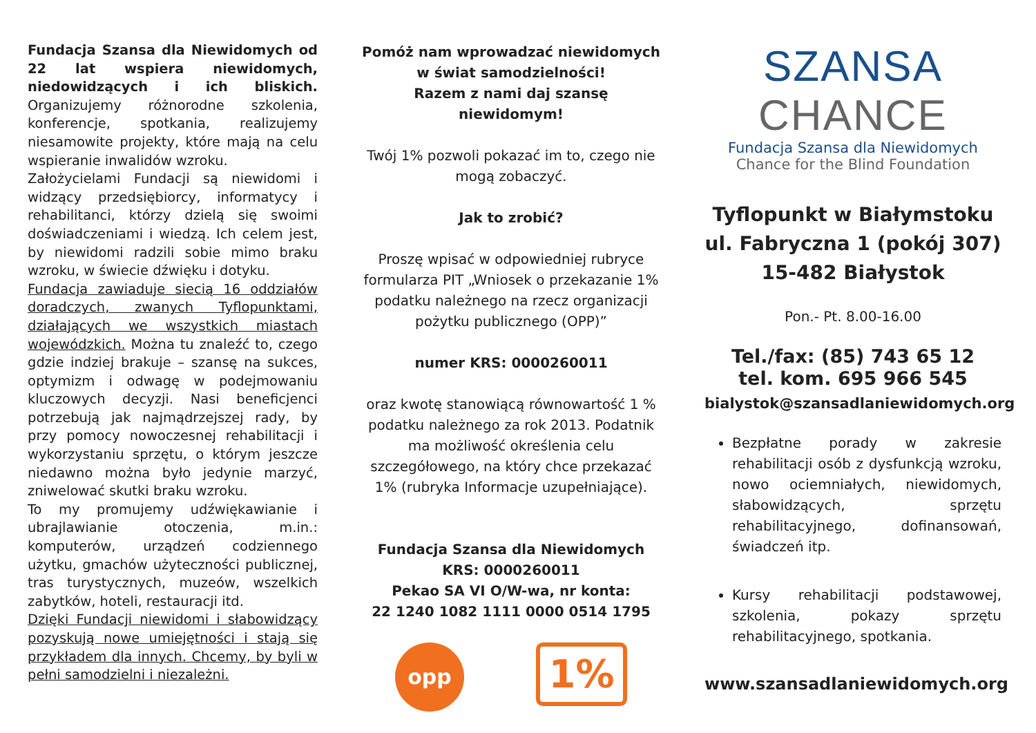Fundacja Szansa dla Niewidomych od 22 lat wspiera niewidomych, niedowidzących i ich bliskich. Organizujemy różnorodne szkolenia, konferencje, spotkania, realizujemy niesamowite projekty, które mają na celu wspieranie inwalidów wzroku.
Założycielami Fundacji są niewidomi i widzący przedsiębiorcy, informatycy i rehabilitanci, którzy dzielą się swoimi doświadczeniami i wiedzą. Ich celem jest, by niewidomi radzili sobie mimo braku wzroku, w świecie dźwięku i dotyku.
Fundacja zawiaduje siecią 16 oddziałów doradczych, zwanych Tyflopunktami, działających we wszystkich miastach wojewódzkich. Można tu znaleźć to, czego gdzie indziej brakuje – szansę na sukces, optymizm i odwagę w podejmowaniu kluczowych decyzji. Nasi beneficjenci potrzebują jak najmądrzejszej rady, by przy pomocy nowoczesnej rehabilitacji i wykorzystaniu sprzętu, o którym jeszcze niedawno można było jedynie marzyć, zniwelować skutki braku wzroku.
To my promujemy udźwiękawianie i ubrajlawianie otoczenia, m.in.: komputerów, urządzeń codziennego użytku, gmachów użyteczności publicznej, tras turystycznych, muzeów, wszelkich zabytków, hoteli, restauracji itd.
Dzięki Fundacji niewidomi i słabowidzący pozyskują nowe umiejętności i stają się przykładem dla innych. Chcemy, by byli w pełni samodzielni i niezależni.
Pomóż nam wprowadzać niewidomych
w świat samodzielności!
Razem z nami daj szansę niewidomym!
Twój 1% pozwoli pokazać im to, czego nie mogą zobaczyć.
Jak to zrobić?
Proszę wpisać w odpowiedniej rubryce formularza PIT „Wniosek o przekazanie 1% podatku należnego na rzecz organizacji pożytku publicznego (OPP)”
numer KRS: 0000260011
oraz kwotę stanowiącą równowartość 1 % podatku należnego za rok 2013. Podatnik ma możliwość określenia celu szczegółowego, na który chce przekazać 1% (rubryka Informacje uzupełniające).
Fundacja Szansa dla Niewidomych
KRS: 0000260011
Pekao SA VI O/W-wa, nr konta:
22 1240 1082 1111 0000 0514 1795
opp
1%
SZANSA CHANCE
Fundacja Szansa dla Niewidomych
Chance for the Blind Foundation
Tyflopunkt w Białymstoku
ul. Fabryczna 1 (pokój 307)
15-482 Białystok
Pon.- Pt. 8.00-16.00
Tel./fax: (85) 743 65 12
tel. kom. 695 966 545
bialystok@szansadlaniewidomych.org
Bezpłatne porady w zakresie rehabilitacji osób z dysfunkcją wzroku, nowo ociemniałych, niewidomych, słabowidzących, sprzętu rehabilitacyjnego, dofinansowań, świadczeń itp.
Kursy rehabilitacji podstawowej, szkolenia, pokazy sprzętu rehabilitacyjnego, spotkania.
www.szansadlaniewidomych.org